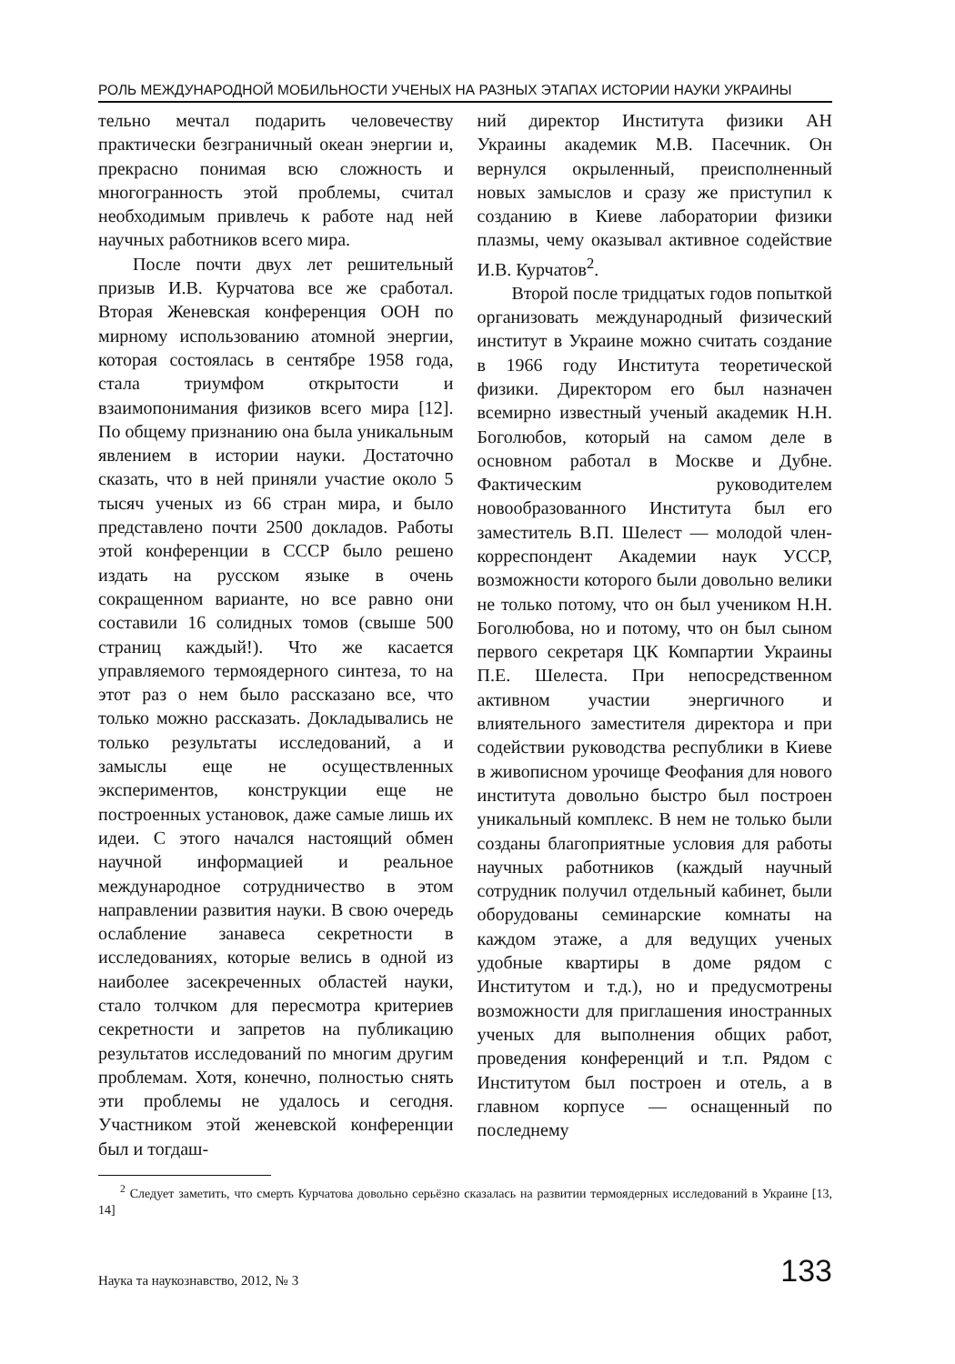РОЛЬ МЕЖДУНАРОДНОЙ МОБИЛЬНОСТИ УЧЕНЫХ НА РАЗНЫХ ЭТАПАХ ИСТОРИИ НАУКИ УКРАИНЫ
тельно мечтал подарить человечеству практически безграничный океан энергии и, прекрасно понимая всю сложность и многогранность этой проблемы, считал необходимым привлечь к работе над ней научных работников всего мира.
После почти двух лет решительный призыв И.В. Курчатова все же сработал. Вторая Женевская конференция ООН по мирному использованию атомной энергии, которая состоялась в сентябре 1958 года, стала триумфом открытости и взаимопонимания физиков всего мира [12]. По общему признанию она была уникальным явлением в истории науки. Достаточно сказать, что в ней приняли участие около 5 тысяч ученых из 66 стран мира, и было представлено почти 2500 докладов. Работы этой конференции в СССР было решено издать на русском языке в очень сокращенном варианте, но все равно они составили 16 солидных томов (свыше 500 страниц каждый!). Что же касается управляемого термоядерного синтеза, то на этот раз о нем было рассказано все, что только можно рассказать. Докладывались не только результаты исследований, а и замыслы еще не осуществленных экспериментов, конструкции еще не построенных установок, даже самые лишь их идеи. С этого начался настоящий обмен научной информацией и реальное международное сотрудничество в этом направлении развития науки. В свою очередь ослабление занавеса секретности в исследованиях, которые велись в одной из наиболее засекреченных областей науки, стало толчком для пересмотра критериев секретности и запретов на публикацию результатов исследований по многим другим проблемам. Хотя, конечно, полностью снять эти проблемы не удалось и сегодня. Участником этой женевской конференции был и тогдаш-
ний директор Института физики АН Украины академик М.В. Пасечник. Он вернулся окрыленный, преисполненный новых замыслов и сразу же приступил к созданию в Киеве лаборатории физики плазмы, чему оказывал активное содействие И.В. Курчатов<sup>2</sup>.
Второй после тридцатых годов попыткой организовать международный физический институт в Украине можно считать создание в 1966 году Института теоретической физики. Директором его был назначен всемирно известный ученый академик Н.Н. Боголюбов, который на самом деле в основном работал в Москве и Дубне. Фактическим руководителем новообразованного Института был его заместитель В.П. Шелест — молодой член-корреспондент Академии наук УССР, возможности которого были довольно велики не только потому, что он был учеником Н.Н. Боголюбова, но и потому, что он был сыном первого секретаря ЦК Компартии Украины П.Е. Шелеста. При непосредственном активном участии энергичного и влиятельного заместителя директора и при содействии руководства республики в Киеве в живописном урочище Феофания для нового института довольно быстро был построен уникальный комплекс. В нем не только были созданы благоприятные условия для работы научных работников (каждый научный сотрудник получил отдельный кабинет, были оборудованы семинарские комнаты на каждом этаже, а для ведущих ученых удобные квартиры в доме рядом с Институтом и т.д.), но и предусмотрены возможности для приглашения иностранных ученых для выполнения общих работ, проведения конференций и т.п. Рядом с Институтом был построен и отель, а в главном корпусе — оснащенный по последнему
<sup>2</sup> Следует заметить, что смерть Курчатова довольно серьёзно сказалась на развитии термоядерных исследований в Украине [13, 14]
Наука та наукознавство, 2012, № 3 133